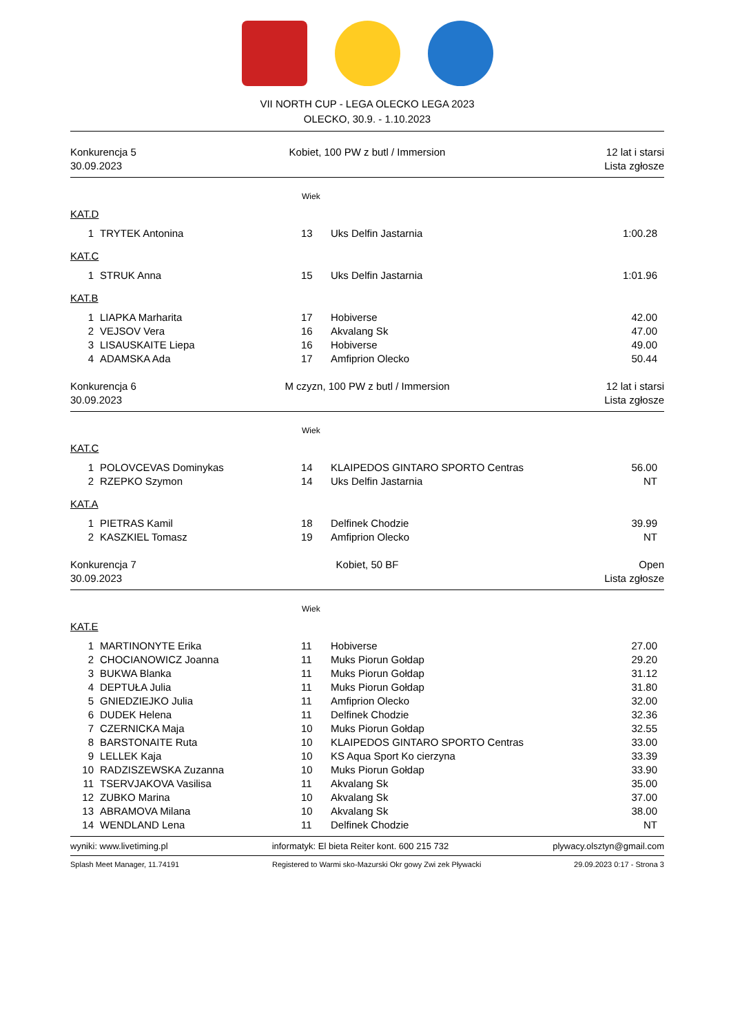VII NORTH CUP - LEGA OLECKO LEGA 2023
OLECKO, 30.9. - 1.10.2023
Konkurencja 5
30.09.2023
Kobiet, 100 PW z butl / Immersion
12 lat i starsi
Lista zgłosze
Wiek
KAT.D
| 1 | TRYTEK Antonina | 13 | Uks Delfin Jastarnia | 1:00.28 |
KAT.C
| 1 | STRUK Anna | 15 | Uks Delfin Jastarnia | 1:01.96 |
KAT.B
| 1 | LIAPKA Marharita | 17 | Hobiverse | 42.00 |
| 2 | VEJSOV Vera | 16 | Akvalang Sk | 47.00 |
| 3 | LISAUSKAITE Liepa | 16 | Hobiverse | 49.00 |
| 4 | ADAMSKA Ada | 17 | Amfiprion Olecko | 50.44 |
Konkurencja 6
30.09.2023
M czyzn, 100 PW z butl / Immersion
12 lat i starsi
Lista zgłosze
Wiek
KAT.C
| 1 | POLOVCEVAS Dominykas | 14 | KLAIPEDOS GINTARO SPORTO Centras | 56.00 |
| 2 | RZEPKO Szymon | 14 | Uks Delfin Jastarnia | NT |
KAT.A
| 1 | PIETRAS Kamil | 18 | Delfinek Chodzie | 39.99 |
| 2 | KASZKIEL Tomasz | 19 | Amfiprion Olecko | NT |
Konkurencja 7
30.09.2023
Kobiet, 50 BF
Open
Lista zgłosze
Wiek
KAT.E
| 1 | MARTINONYTE Erika | 11 | Hobiverse | 27.00 |
| 2 | CHOCIANOWICZ Joanna | 11 | Muks Piorun Gołdap | 29.20 |
| 3 | BUKWA Blanka | 11 | Muks Piorun Gołdap | 31.12 |
| 4 | DEPTUŁA Julia | 11 | Muks Piorun Gołdap | 31.80 |
| 5 | GNIEDZIEJKO Julia | 11 | Amfiprion Olecko | 32.00 |
| 6 | DUDEK Helena | 11 | Delfinek Chodzie | 32.36 |
| 7 | CZERNICKA Maja | 10 | Muks Piorun Gołdap | 32.55 |
| 8 | BARSTONAITE Ruta | 10 | KLAIPEDOS GINTARO SPORTO Centras | 33.00 |
| 9 | LELLEK Kaja | 10 | KS Aqua Sport Ko cierzyna | 33.39 |
| 10 | RADZISZEWSKA Zuzanna | 10 | Muks Piorun Gołdap | 33.90 |
| 11 | TSERVJAKOVA Vasilisa | 11 | Akvalang Sk | 35.00 |
| 12 | ZUBKO Marina | 10 | Akvalang Sk | 37.00 |
| 13 | ABRAMOVA Milana | 10 | Akvalang Sk | 38.00 |
| 14 | WENDLAND Lena | 11 | Delfinek Chodzie | NT |
wyniki: www.livetiming.pl informatyk: El bieta Reiter kont. 600 215 732 plywacy.olsztyn@gmail.com
Splash Meet Manager, 11.74191 Registered to Warmi sko-Mazurski Okr gowy Zwi zek Pływacki 29.09.2023 0:17 - Strona 3